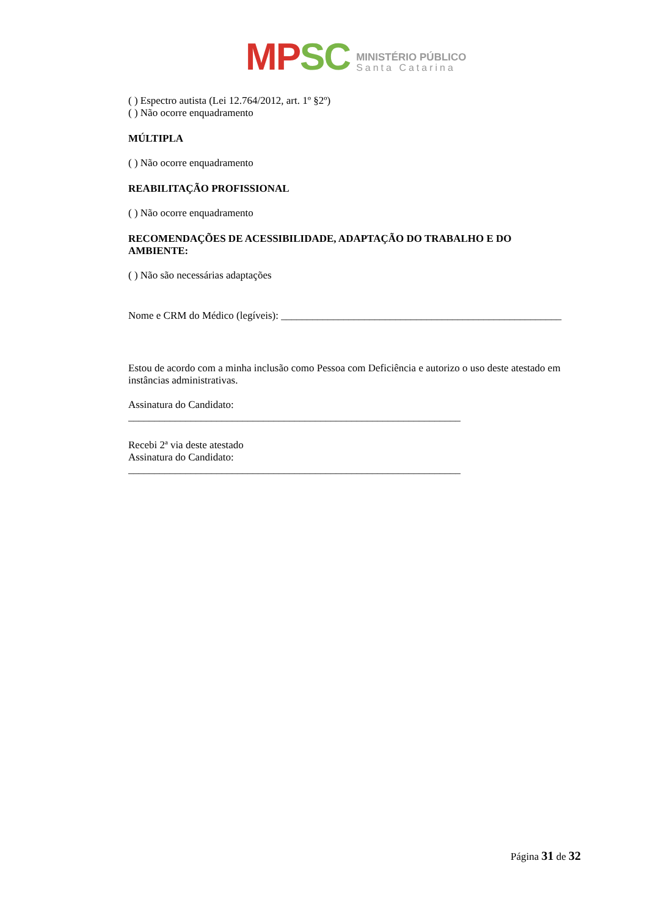MP SC
MINISTÉRIO PÚBLICO
Santa Catarina
( ) Espectro autista (Lei 12.764/2012, art. 1º §2º)
( ) Não ocorre enquadramento
MÚLTIPLA
( ) Não ocorre enquadramento
REABILITAÇÃO PROFISSIONAL
( ) Não ocorre enquadramento
RECOMENDAÇÕES DE ACESSIBILIDADE, ADAPTAÇÃO DO TRABALHO E DO AMBIENTE:
( ) Não são necessárias adaptações
Nome e CRM do Médico (legíveis): ______________________________________________________
Estou de acordo com a minha inclusão como Pessoa com Deficiência e autorizo o uso deste atestado em instâncias administrativas.
Assinatura do Candidato: ________________________________________________________________
Recebi 2ª via deste atestado
Assinatura do Candidato: ________________________________________________________________
Página 31 de 32